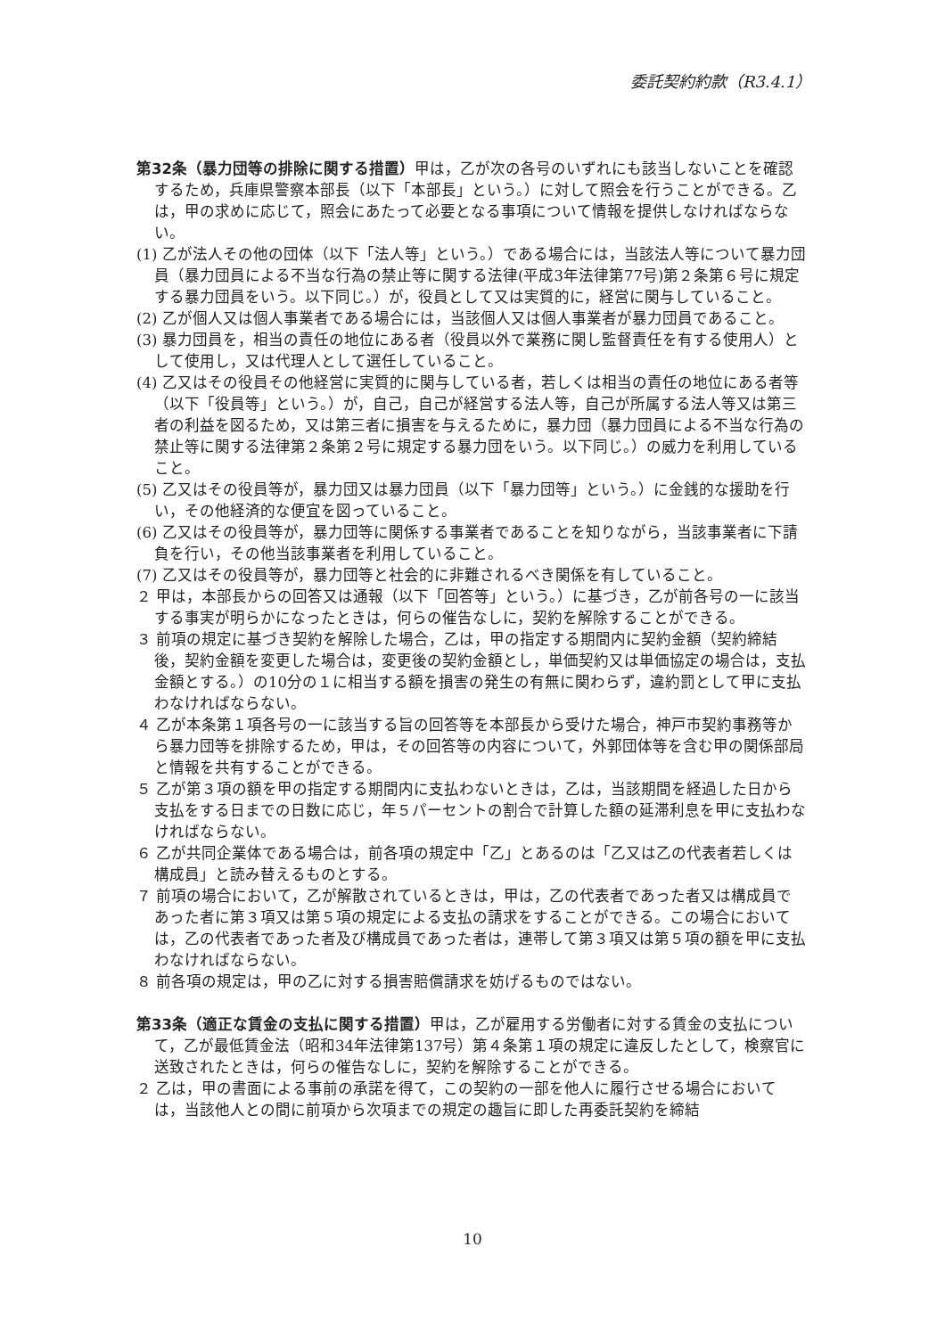委託契約約款（R3.4.1）
第32条（暴力団等の排除に関する措置）甲は，乙が次の各号のいずれにも該当しないことを確認するため，兵庫県警察本部長（以下「本部長」という。）に対して照会を行うことができる。乙は，甲の求めに応じて，照会にあたって必要となる事項について情報を提供しなければならない。
(1) 乙が法人その他の団体（以下「法人等」という。）である場合には，当該法人等について暴力団員（暴力団員による不当な行為の禁止等に関する法律(平成3年法律第77号)第２条第６号に規定する暴力団員をいう。以下同じ。）が，役員として又は実質的に，経営に関与していること。
(2) 乙が個人又は個人事業者である場合には，当該個人又は個人事業者が暴力団員であること。
(3) 暴力団員を，相当の責任の地位にある者（役員以外で業務に関し監督責任を有する使用人）として使用し，又は代理人として選任していること。
(4) 乙又はその役員その他経営に実質的に関与している者，若しくは相当の責任の地位にある者等（以下「役員等」という。）が，自己，自己が経営する法人等，自己が所属する法人等又は第三者の利益を図るため，又は第三者に損害を与えるために，暴力団（暴力団員による不当な行為の禁止等に関する法律第２条第２号に規定する暴力団をいう。以下同じ。）の威力を利用していること。
(5) 乙又はその役員等が，暴力団又は暴力団員（以下「暴力団等」という。）に金銭的な援助を行い，その他経済的な便宜を図っていること。
(6) 乙又はその役員等が，暴力団等に関係する事業者であることを知りながら，当該事業者に下請負を行い，その他当該事業者を利用していること。
(7) 乙又はその役員等が，暴力団等と社会的に非難されるべき関係を有していること。
２ 甲は，本部長からの回答又は通報（以下「回答等」という。）に基づき，乙が前各号の一に該当する事実が明らかになったときは，何らの催告なしに，契約を解除することができる。
３ 前項の規定に基づき契約を解除した場合，乙は，甲の指定する期間内に契約金額（契約締結後，契約金額を変更した場合は，変更後の契約金額とし，単価契約又は単価協定の場合は，支払金額とする。）の10分の１に相当する額を損害の発生の有無に関わらず，違約罰として甲に支払わなければならない。
４ 乙が本条第１項各号の一に該当する旨の回答等を本部長から受けた場合，神戸市契約事務等から暴力団等を排除するため，甲は，その回答等の内容について，外郭団体等を含む甲の関係部局と情報を共有することができる。
５ 乙が第３項の額を甲の指定する期間内に支払わないときは，乙は，当該期間を経過した日から支払をする日までの日数に応じ，年５パーセントの割合で計算した額の延滞利息を甲に支払わなければならない。
６ 乙が共同企業体である場合は，前各項の規定中「乙」とあるのは「乙又は乙の代表者若しくは構成員」と読み替えるものとする。
７ 前項の場合において，乙が解散されているときは，甲は，乙の代表者であった者又は構成員であった者に第３項又は第５項の規定による支払の請求をすることができる。この場合においては，乙の代表者であった者及び構成員であった者は，連帯して第３項又は第５項の額を甲に支払わなければならない。
８ 前各項の規定は，甲の乙に対する損害賠償請求を妨げるものではない。
第33条（適正な賃金の支払に関する措置）甲は，乙が雇用する労働者に対する賃金の支払について，乙が最低賃金法（昭和34年法律第137号）第４条第１項の規定に違反したとして，検察官に送致されたときは，何らの催告なしに，契約を解除することができる。
２ 乙は，甲の書面による事前の承諾を得て，この契約の一部を他人に履行させる場合においては，当該他人との間に前項から次項までの規定の趣旨に即した再委託契約を締結
10